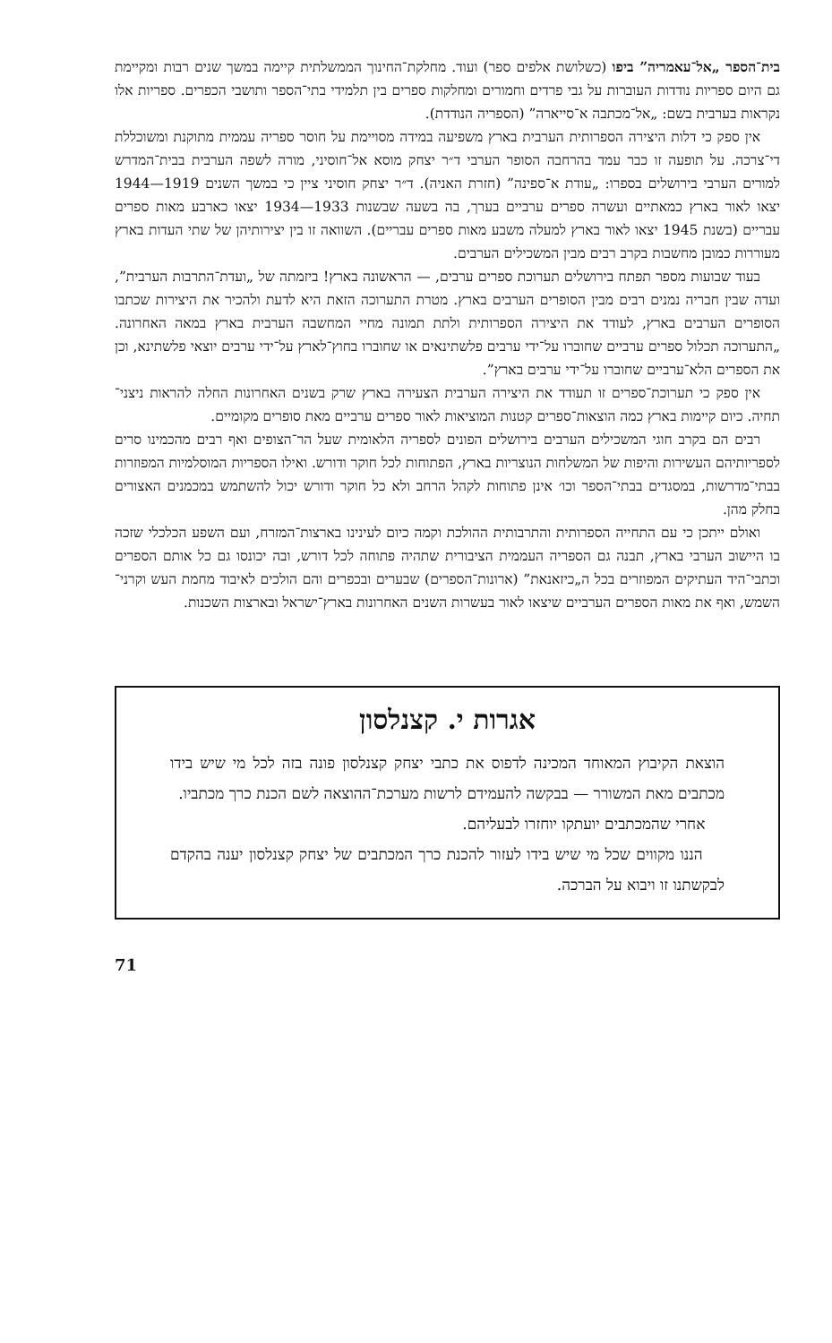בית־הספר „אל־עאמריה” ביפו (כשלושת אלפים ספר) ועוד. מחלקת־החינוך הממשלתית קיימה במשך שנים רבות ומקיימת גם היום ספריות נודדות העוברות על גבי פרדים וחמורים ומחלקות ספרים בין תלמידי בתי־הספר ותושבי הכפרים. ספריות אלו נקראות בערבית בשם: „אל־מכתבה א־סייארה” (הספריה הנודדת).
אין ספק כי דלות היצירה הספרותית הערבית בארץ משפיעה במידה מסויימת על חוסר ספריה עממית מתוקנת ומשוכללת די־צרכה. על תופעה זו כבר עמד בהרחבה הסופר הערבי ד״ר יצחק מוסא אל־חוסיני, מורה לשפה הערבית בבית־המדרש למורים הערבי בירושלים בספרו: „עודת א־ספינה” (חזרת האניה). ד״ר יצחק חוסיני ציין כי במשך השנים 1919—1944 יצאו לאור בארץ כמאתיים ועשרה ספרים ערביים בערך, בה בשעה שבשנות 1933—1934 יצאו כארבע מאות ספרים עבריים (בשנת 1945 יצאו לאור בארץ למעלה משבע מאות ספרים עבריים). השוואה זו בין יצירותיהן של שתי העדות בארץ מעוררות כמובן מחשבות בקרב רבים מבין המשכילים הערבים.
בעוד שבועות מספר תפתח בירושלים תערוכת ספרים ערבים, — הראשונה בארץ! ביזמתה של „ועדת־התרבות הערבית”, ועדה שבין חבריה נמנים רבים מבין הסופרים הערבים בארץ. מטרת התערוכה הזאת היא לדעת ולהכיר את היצירות שכתבו הסופרים הערבים בארץ, לעודד את היצירה הספרותית ולתת תמונה מחיי המחשבה הערבית בארץ במאה האחרונה. „התערוכה תכלול ספרים ערביים שחוברו על־ידי ערבים פלשתינאים או שחוברו בחוץ־לארץ על־ידי ערבים יוצאי פלשתינא, וכן את הספרים הלא־ערביים שחוברו על־ידי ערבים בארץ”.
אין ספק כי תערוכת־ספרים זו תעודד את היצירה הערבית הצעירה בארץ שרק בשנים האחרונות החלה להראות ניצני־תחיה. כיום קיימות בארץ כמה הוצאות־ספרים קטנות המוציאות לאור ספרים ערביים מאת סופרים מקומיים.
רבים הם בקרב חוגי המשכילים הערבים בירושלים הפונים לספריה הלאומית שעל הר־הצופים ואף רבים מהכמינו סרים לספריותיהם העשירות והיפות של המשלחות הנוצריות בארץ, הפתוחות לכל חוקר ודורש. ואילו הספריות המוסלמיות המפוזרות בבתי־מדרשות, במסגדים בבתי־הספר וכו׳ אינן פתוחות לקהל הרחב ולא כל חוקר ודורש יכול להשתמש במכמנים האצורים בחלק מהן.
ואולם ייתכן כי עם התחייה הספרותית והתרבותית ההולכת וקמה כיום לעינינו בארצות־המזרח, ועם השפע הכלכלי שזכה בו היישוב הערבי בארץ, תבנה גם הספריה העממית הציבורית שתהיה פתוחה לכל דורש, ובה יכונסו גם כל אותם הספרים וכתבי־היד העתיקים המפוזרים בכל ה„כיזאנאת” (ארונות־הספרים) שבערים ובכפרים והם הולכים לאיבוד מחמת העש וקרני־השמש, ואף את מאות הספרים הערביים שיצאו לאור בעשרות השנים האחרונות בארץ־ישראל ובארצות השכנות.
אגרות י. קצנלסון
הוצאת הקיבוץ המאוחד המכינה לדפוס את כתבי יצחק קצנלסון פונה בזה לכל מי שיש בידו מכתבים מאת המשורר — בבקשה להעמידם לרשות מערכת־ההוצאה לשם הכנת כרך מכתביו.
אחרי שהמכתבים יועתקו יוחזרו לבעליהם.
הננו מקווים שכל מי שיש בידו לעזור להכנת כרך המכתבים של יצחק קצנלסון יענה בהקדם לבקשתנו זו ויבוא על הברכה.
71